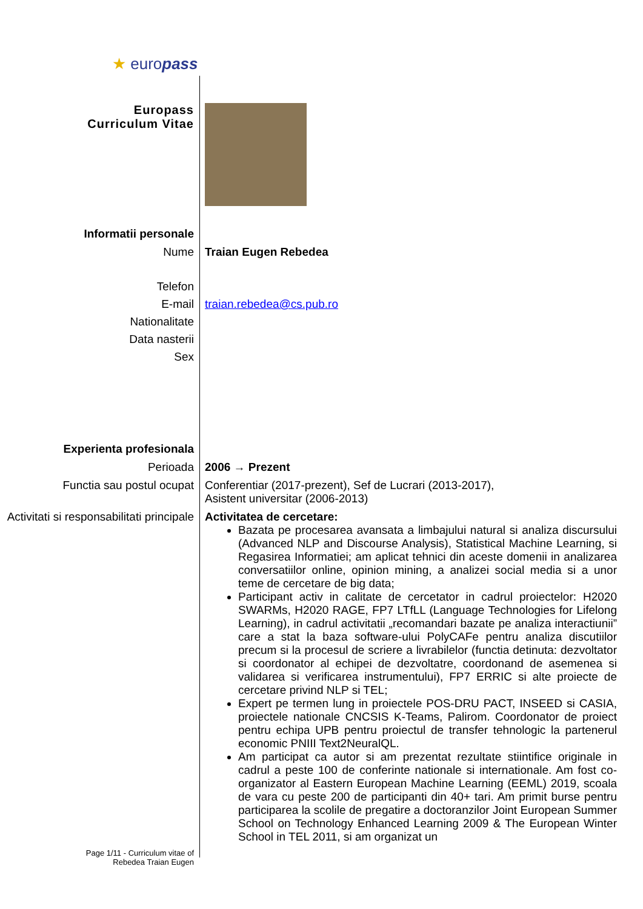★ europass
Europass
Curriculum Vitae
Informatii personale
Nume Traian Eugen Rebedea
Telefon
E-mail traian.rebedea@cs.pub.ro
Nationalitate
Data nasterii
Sex
Experienta profesionala
Perioada 2006 → Prezent
Functia sau postul ocupat Conferentiar (2017-prezent), Sef de Lucrari (2013-2017),
Asistent universitar (2006-2013)
Activitati si responsabilitati principale
Activitatea de cercetare:
Bazata pe procesarea avansata a limbajului natural si analiza discursului (Advanced NLP and Discourse Analysis), Statistical Machine Learning, si Regasirea Informatiei; am aplicat tehnici din aceste domenii in analizarea conversatiilor online, opinion mining, a analizei social media si a unor teme de cercetare de big data;
Participant activ in calitate de cercetator in cadrul proiectelor: H2020 SWARMs, H2020 RAGE, FP7 LTfLL (Language Technologies for Lifelong Learning), in cadrul activitatii „recomandari bazate pe analiza interactiunii” care a stat la baza software-ului PolyCAFe pentru analiza discutiilor precum si la procesul de scriere a livrabilelor (functia detinuta: dezvoltator si coordonator al echipei de dezvoltatre, coordonand de asemenea si validarea si verificarea instrumentului), FP7 ERRIC si alte proiecte de cercetare privind NLP si TEL;
Expert pe termen lung in proiectele POS-DRU PACT, INSEED si CASIA, proiectele nationale CNCSIS K-Teams, Palirom. Coordonator de proiect pentru echipa UPB pentru proiectul de transfer tehnologic la partenerul economic PNIII Text2NeuralQL.
Am participat ca autor si am prezentat rezultate stiintifice originale in cadrul a peste 100 de conferinte nationale si internationale. Am fost co-organizator al Eastern European Machine Learning (EEML) 2019, scoala de vara cu peste 200 de participanti din 40+ tari. Am primit burse pentru participarea la scolile de pregatire a doctoranzilor Joint European Summer School on Technology Enhanced Learning 2009 & The European Winter School in TEL 2011, si am organizat un
Page 1/11 - Curriculum vitae of
Rebedea Traian Eugen